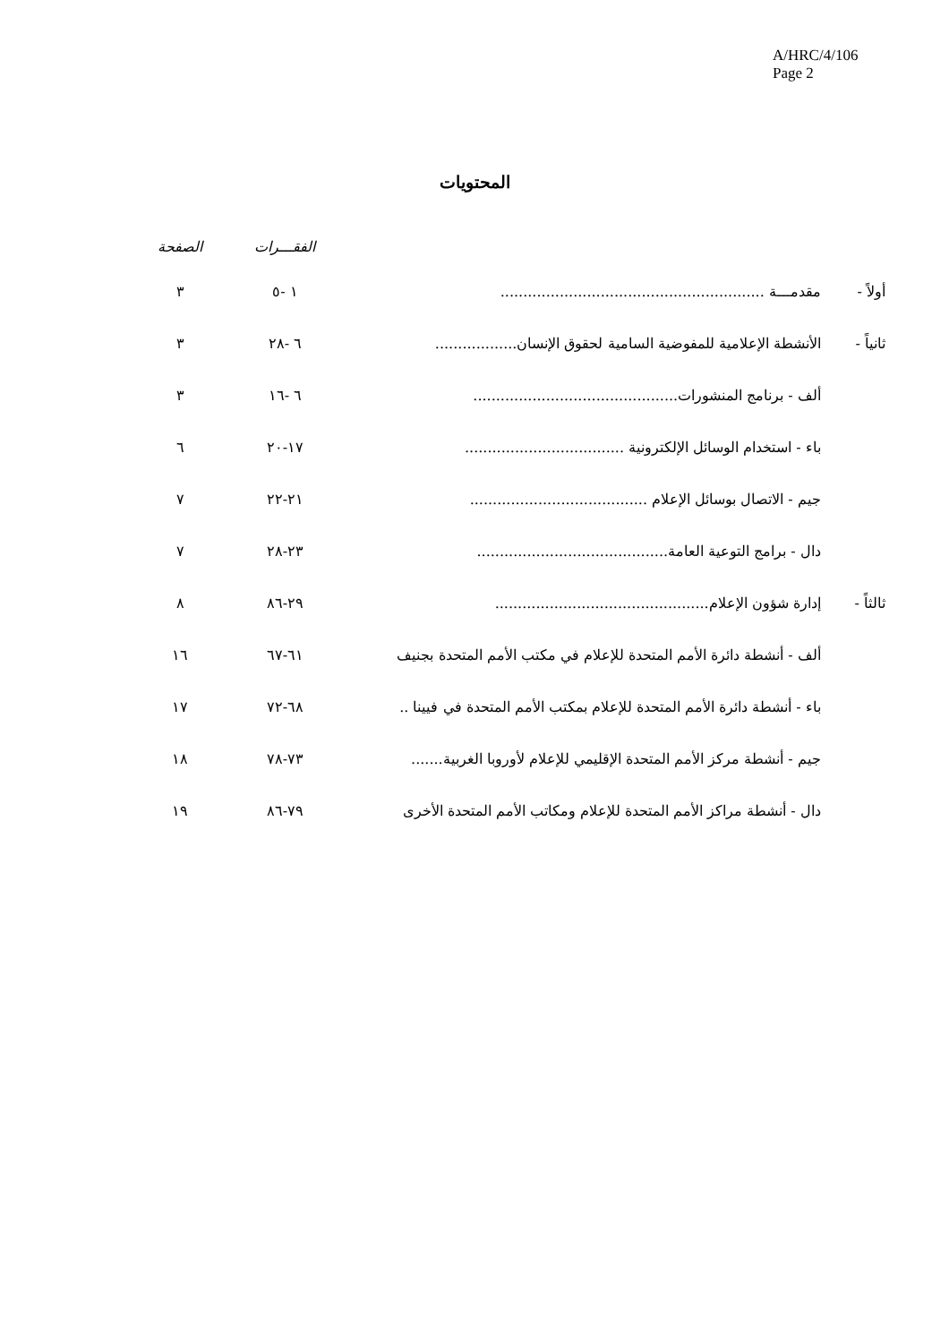A/HRC/4/106
Page 2
المحتويات
| | | الفقـــرات | الصفحة |
| --- | --- | --- | --- |
| أولاً - | مقدمـــة .......................................................... | ١ -٥ | ٣ |
| ثانياً - | الأنشطة الإعلامية للمفوضية السامية لحقوق الإنسان.................. | ٦ -٢٨ | ٣ |
| | ألف - برنامج المنشورات............................................. | ٦ -١٦ | ٣ |
| | باء - استخدام الوسائل الإلكترونية ................................... | ١٧-٢٠ | ٦ |
| | جيم - الاتصال بوسائل الإعلام ....................................... | ٢١-٢٢ | ٧ |
| | دال - برامج التوعية العامة.......................................... | ٢٣-٢٨ | ٧ |
| ثالثاً - | إدارة شؤون الإعلام............................................... | ٢٩-٨٦ | ٨ |
| | ألف - أنشطة دائرة الأمم المتحدة للإعلام في مكتب الأمم المتحدة بجنيف | ٦١-٦٧ | ١٦ |
| | باء - أنشطة دائرة الأمم المتحدة للإعلام بمكتب الأمم المتحدة في فيينا .. | ٦٨-٧٢ | ١٧ |
| | جيم - أنشطة مركز الأمم المتحدة الإقليمي للإعلام لأوروبا الغربية....... | ٧٣-٧٨ | ١٨ |
| | دال - أنشطة مراكز الأمم المتحدة للإعلام ومكاتب الأمم المتحدة الأخرى | ٧٩-٨٦ | ١٩ |